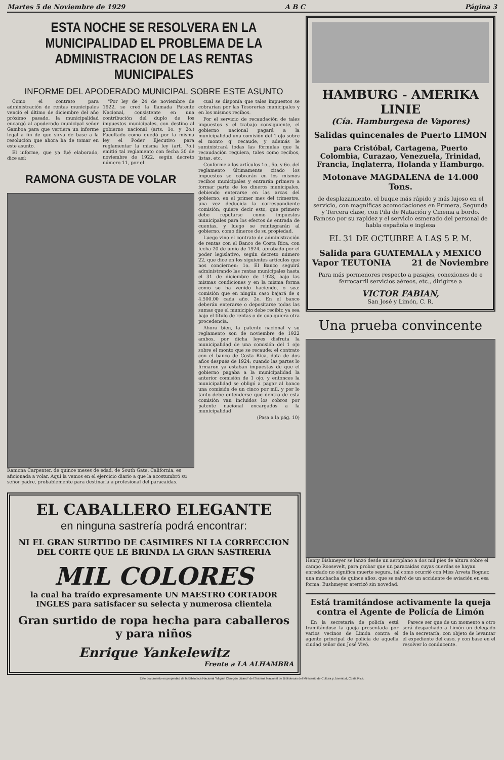Martes 5 de Noviembre de 1929 A B C Página 3
ESTA NOCHE SE RESOLVERA EN LA MUNICIPALIDAD EL PROBLEMA DE LA ADMINISTRACION DE LAS RENTAS MUNICIPALES
INFORME DEL APODERADO MUNICIPAL SOBRE ESTE ASUNTO
Como el contrato para administración de rentas municipales venció el último de diciembre del año próximo pasado, la municipalidad encargó al apoderado municipal señor Gamboa para que vertiera un informe legal a fin de que sirva de base a la resolución que ahora ha de tomar en este asunto.
El informe, que ya fué elaborado, dice así:
"Por ley de 24 de noviembre de 1922, se creó la llamada Patente Nacional, consistente en una contribución del duplo de los impuestos municipales, con destino al gobierno nacional (arts. 1o. y 2o.) Facultado como quedó por la misma ley el Poder Ejecutivo para reglamentar la misma ley (art. 7o.) emitió tal reglamento con fecha 30 de noviembre de 1922, según decreto número 11, por el
RAMONA GUSTA DE VOLAR
Ramona Carpenter, de quince meses de edad, de South Gate, California, es aficionada a volar. Aquí la vemos en el ejercicio diario a que la acostumbró su señor padre, probablemente para destinarla a profesional del paracaidas.
cual se disponía que tales impuestos se cobrarían por las Tesorerías municipales y en los mismos recibos.
Por el servicio de recaudación de tales impuestos y el trabajo consiguiente, el gobierno nacional pagará a la municipalidad una comisión del 1 o|o sobre el monto q' recaude, y además le suministrará todas las fórmulas que la recaudación requiera, tales como recibos, listas, etc.
Conforme a los artículos 1o., 5o. y 6o. del reglamento últimamente citado los impuestos se cobrarán en los mismos recibos municipales y entrarán primero a formar parte de los dineros municipales, debiendo enterarse en las arcas del gobierno, en el primer mes del trimestre, una vez deducida la correspondiente comisión; quiere decir esto, que primero debe reputarse como impuestos municipales para los efectos de entrada de cuentas, y luego se reintegrarán al gobierno, como dineros de su propiedad.
Luego vino el contrato de administración de rentas con el Banco de Costa Rica, con fecha 20 de junio de 1924, aprobado por el poder legislativo, según decreto número 22, que dice en los siguientes artículos que nos conciernen: 1o. El Banco seguirá administrando las rentas municipales hasta el 31 de diciembre de 1928, bajo las mismas condiciones y en la misma forma como se ha venido haciendo, o sea: comisión que en ningún caso bajará de ¢ 4.500.00 cada año. 2o. En el banco deberán enterarse o depositarse todas las sumas que el municipio debe recibir, ya sea bajo el título de rentas o de cualquiera otra procedencia.
Ahora bien, la patente nacional y su reglamento son de noviembre de 1922 ambos, por dicha leyes disfruta la municipalidad de una comisión del 1 o|o sobre el monto que se recaude; el contrato con el banco de Costa Rica, data de dos años después de 1924; cuando las partes lo firmaron ya estaban impuestas de que el gobierno pagaba a la municipalidad la anterior comisión de 1 o|o, y entonces la municipalidad se obligó a pagar al banco una comisión de un cinco por mil, y por lo tanto debe entenderse que dentro de esta comisión van incluidos los cobros por patente nacional encargados a la municipalidad
(Pasa a la pág. 10)
EL CABALLERO ELEGANTE
en ninguna sastrería podrá encontrar:
NI EL GRAN SURTIDO DE CASIMIRES NI LA CORRECCION DEL CORTE QUE LE BRINDA LA GRAN SASTRERIA
MIL COLORES
la cual ha traído expresamente UN MAESTRO CORTADOR INGLES para satisfacer su selecta y numerosa clientela
Gran surtido de ropa hecha para caballeros y para niños
Enrique Yankelewitz
Frente a LA ALHAMBRA
HAMBURG - AMERIKA LINIE
(Cía. Hamburgesa de Vapores)
Salidas quincenales de Puerto LIMON
para Cristóbal, Cartagena, Puerto Colombia, Curazao, Venezuela, Trinidad, Francia, Inglaterra, Holanda y Hamburgo.
Motonave MAGDALENA de 14.000 Tons.
de desplazamiento. el buque más rápido y más lujoso en el servicio, con magníficas acomodaciones en Primera, Segunda y Tercera clase, con Pila de Natación y Cinema a bordo. Famoso por su rapidez y el servicio esmerado del personal de habla española e inglesa
EL 31 DE OCTUBRE A LAS 5 P. M.
Salida para GUATEMALA y MEXICO
Vapor TEUTONIA 21 de Noviembre
Para más pormenores respecto a pasajes, conexiones de e ferrocarril servicios aéreos, etc., dirigirse a
VICTOR FABIAN,
San José y Limón, C. R.
Una prueba convincente
Henry Bishmeyer se lanzó desde un aeroplano a dos mil pies de altura sobre el campo Roosevelt, para probar que un paracaidas cuyas cuerdas se hayan enredado no significa muerte segura, tal como ocurrió con Miss Arveta Rogner, una muchacha de quince años, que se salvó de un accidente de aviación en esa forma. Bushmeyer aterrizó sin novedad.
Está tramitándose activamente la queja contra el Agente de Policía de Limón
En la secretaría de policía está tramitándose la queja presentada por varios vecinos de Limón contra el agente principal de policía de aquella ciudad señor don José Vivó.
Parece ser que de un momento a otro será despachado a Limón un delegado de la secretaría, con objeto de levantar el expediente del caso, y con base en el resolver lo conducente.
Este documento es propiedad de la Biblioteca Nacional "Miguel Obregón Lizano" del Sistema Nacional de Bibliotecas del Ministerio de Cultura y Juventud, Costa Rica.